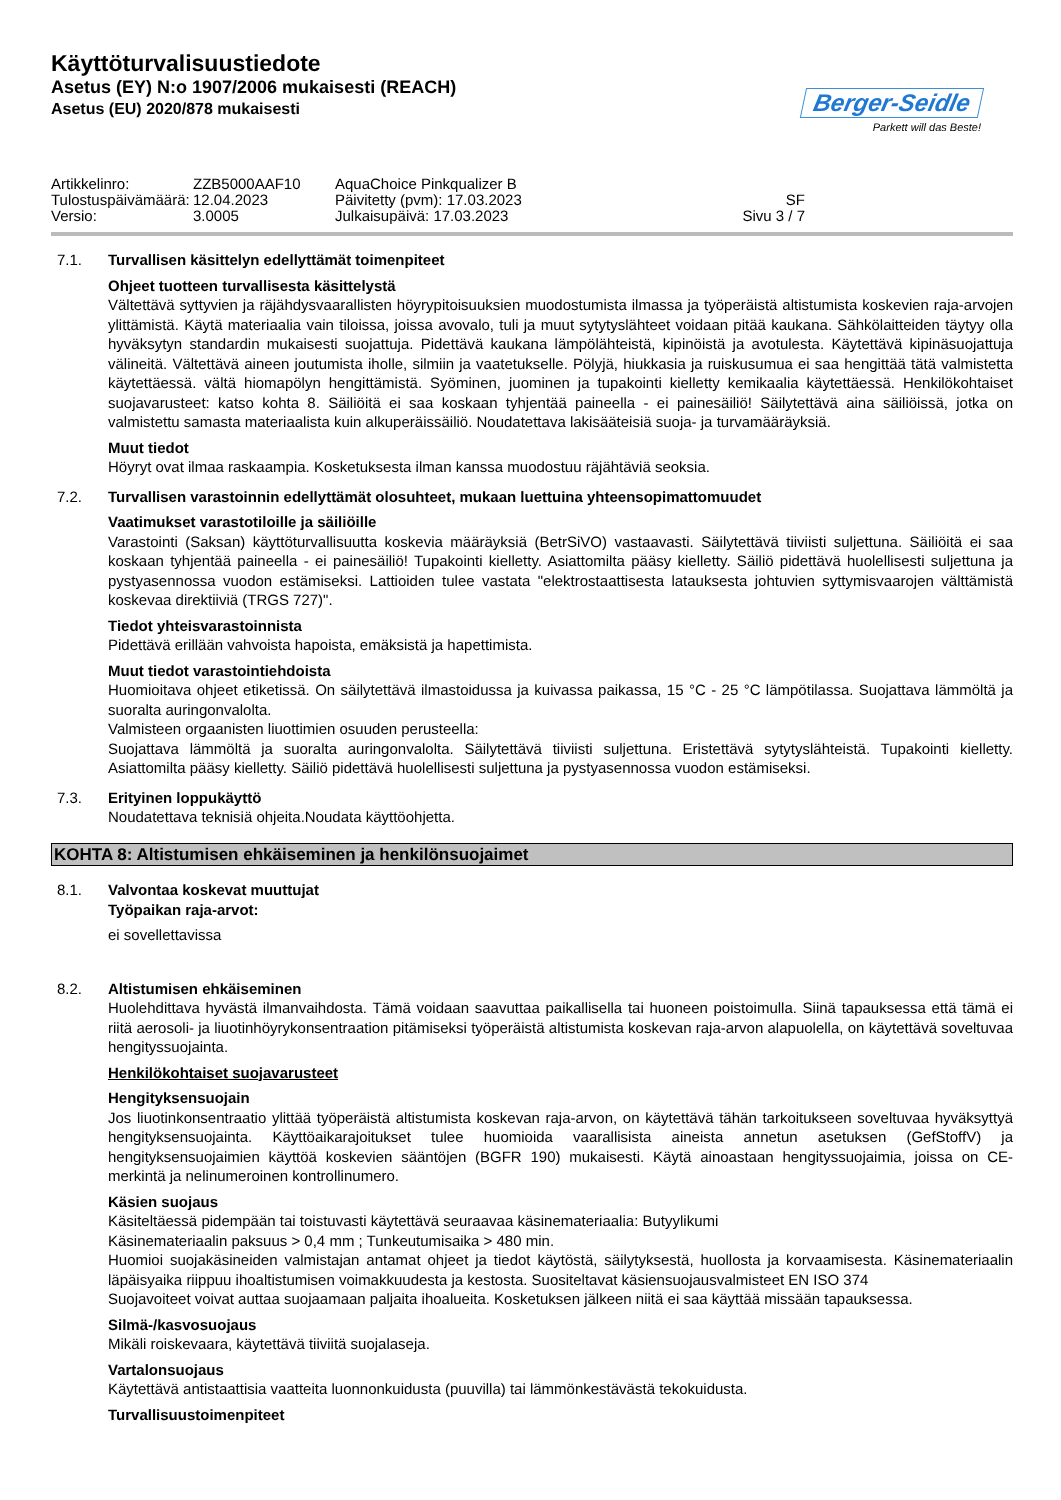Käyttöturvalisuustiedote
Asetus (EY) N:o 1907/2006 mukaisesti (REACH)
Asetus (EU) 2020/878 mukaisesti
Berger-Seidle
Parkett will das Beste!
Artikkelinro:
ZZB5000AAF10
AquaChoice Pinkqualizer B
Tulostuspäivämäärä:
12.04.2023
Päivitetty (pvm): 17.03.2023
SF
Versio:
3.0005
Julkaisupäivä: 17.03.2023
Sivu 3 / 7
7.1. Turvallisen käsittelyn edellyttämät toimenpiteet
Ohjeet tuotteen turvallisesta käsittelystä
Vältettävä syttyvien ja räjähdysvaarallisten höyrypitoisuuksien muodostumista ilmassa ja työperäistä altistumista koskevien raja-arvojen ylittämistä. Käytä materiaalia vain tiloissa, joissa avovalo, tuli ja muut sytytyslähteet voidaan pitää kaukana. Sähkölaitteiden täytyy olla hyväksytyn standardin mukaisesti suojattuja. Pidettävä kaukana lämpölähteistä, kipinöistä ja avotulesta. Käytettävä kipinäsuojattuja välineitä. Vältettävä aineen joutumista iholle, silmiin ja vaatetukselle. Pölyjä, hiukkasia ja ruiskusumua ei saa hengittää tätä valmistetta käytettäessä. vältä hiomapölyn hengittämistä. Syöminen, juominen ja tupakointi kielletty kemikaalia käytettäessä. Henkilökohtaiset suojavarusteet: katso kohta 8. Säiliöitä ei saa koskaan tyhjentää paineella - ei painesäiliö! Säilytettävä aina säiliöissä, jotka on valmistettu samasta materiaalista kuin alkuperäissäiliö. Noudatettava lakisääteisiä suoja- ja turvamääräyksiä.
Muut tiedot
Höyryt ovat ilmaa raskaampia. Kosketuksesta ilman kanssa muodostuu räjähtäviä seoksia.
7.2. Turvallisen varastoinnin edellyttämät olosuhteet, mukaan luettuina yhteensopimattomuudet
Vaatimukset varastotiloille ja säiliöille
Varastointi (Saksan) käyttöturvallisuutta koskevia määräyksiä (BetrSiVO) vastaavasti. Säilytettävä tiiviisti suljettuna. Säiliöitä ei saa koskaan tyhjentää paineella - ei painesäiliö! Tupakointi kielletty. Asiattomilta pääsy kielletty. Säiliö pidettävä huolellisesti suljettuna ja pystyasennossa vuodon estämiseksi. Lattioiden tulee vastata "elektrostaattisesta latauksesta johtuvien syttymisvaarojen välttämistä koskevaa direktiiviä (TRGS 727)".
Tiedot yhteisvarastoinnista
Pidettävä erillään vahvoista hapoista, emäksistä ja hapettimista.
Muut tiedot varastointiehdoista
Huomioitava ohjeet etiketissä. On säilytettävä ilmastoidussa ja kuivassa paikassa, 15 °C - 25 °C lämpötilassa. Suojattava lämmöltä ja suoralta auringonvalolta.
Valmisteen orgaanisten liuottimien osuuden perusteella:
Suojattava lämmöltä ja suoralta auringonvalolta. Säilytettävä tiiviisti suljettuna. Eristettävä sytytyslähteistä. Tupakointi kielletty. Asiattomilta pääsy kielletty. Säiliö pidettävä huolellisesti suljettuna ja pystyasennossa vuodon estämiseksi.
7.3. Erityinen loppukäyttö
Noudatettava teknisiä ohjeita.Noudata käyttöohjetta.
KOHTA 8: Altistumisen ehkäiseminen ja henkilönsuojaimet
8.1. Valvontaa koskevat muuttujat
Työpaikan raja-arvot:
ei sovellettavissa
8.2. Altistumisen ehkäiseminen
Huolehdittava hyvästä ilmanvaihdosta. Tämä voidaan saavuttaa paikallisella tai huoneen poistoimulla. Siinä tapauksessa että tämä ei riitä aerosoli- ja liuotinhöyrykonsentraation pitämiseksi työperäistä altistumista koskevan raja-arvon alapuolella, on käytettävä soveltuvaa hengityssuojainta.
Henkilökohtaiset suojavarusteet
Hengityksensuojain
Jos liuotinkonsentraatio ylittää työperäistä altistumista koskevan raja-arvon, on käytettävä tähän tarkoitukseen soveltuvaa hyväksyttyä hengityksensuojainta. Käyttöaikarajoitukset tulee huomioida vaarallisista aineista annetun asetuksen (GefStoffV) ja hengityksensuojaimien käyttöä koskevien sääntöjen (BGFR 190) mukaisesti. Käytä ainoastaan hengityssuojaimia, joissa on CE-merkintä ja nelinumeroinen kontrollinumero.
Käsien suojaus
Käsiteltäessä pidempään tai toistuvasti käytettävä seuraavaa käsinemateriaalia: Butyylikumi
Käsinemateriaalin paksuus > 0,4 mm ; Tunkeutumisaika > 480 min.
Huomioi suojakäsineiden valmistajan antamat ohjeet ja tiedot käytöstä, säilytyksestä, huollosta ja korvaamisesta. Käsinemateriaalin läpäisyaika riippuu ihoaltistumisen voimakkuudesta ja kestosta. Suositeltavat käsiensuojausvalmisteet EN ISO 374
Suojavoiteet voivat auttaa suojaamaan paljaita ihoalueita. Kosketuksen jälkeen niitä ei saa käyttää missään tapauksessa.
Silmä-/kasvosuojaus
Mikäli roiskevaara, käytettävä tiiviitä suojalaseja.
Vartalonsuojaus
Käytettävä antistaattisia vaatteita luonnonkuidusta (puuvilla) tai lämmönkestävästä tekokuidusta.
Turvallisuustoimenpiteet